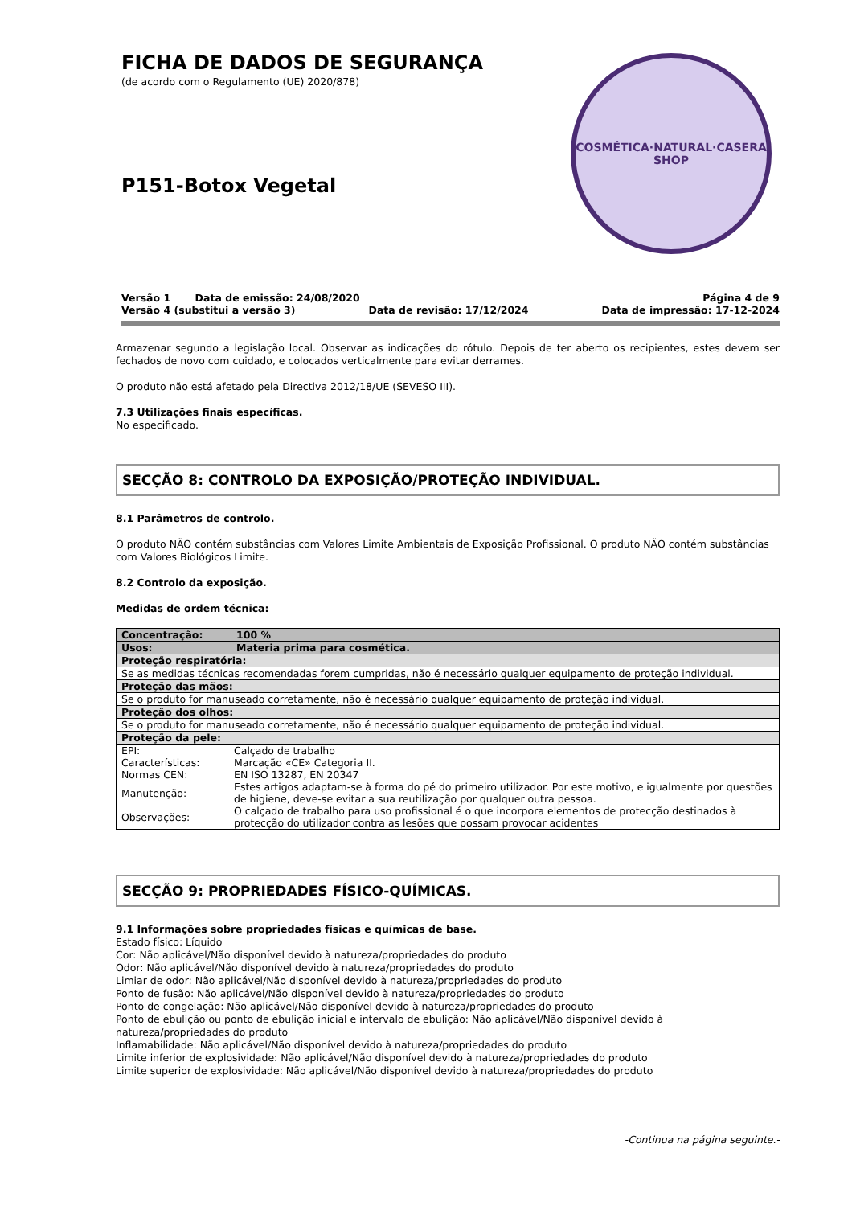FICHA DE DADOS DE SEGURANÇA
(de acordo com o Regulamento (UE) 2020/878)
P151-Botox Vegetal
COSMÉTICA·NATURAL·CASERA
SHOP
Versão 1 Data de emissão: 24/08/2020 Página 4 de 9
Versão 4 (substitui a versão 3) Data de revisão: 17/12/2024 Data de impressão: 17-12-2024
Armazenar segundo a legislação local. Observar as indicações do rótulo. Depois de ter aberto os recipientes, estes devem ser fechados de novo com cuidado, e colocados verticalmente para evitar derrames.
O produto não está afetado pela Directiva 2012/18/UE (SEVESO III).
7.3 Utilizações finais específicas.
No especificado.
SECÇÃO 8: CONTROLO DA EXPOSIÇÃO/PROTEÇÃO INDIVIDUAL.
8.1 Parâmetros de controlo.
O produto NÃO contém substâncias com Valores Limite Ambientais de Exposição Profissional. O produto NÃO contém substâncias com Valores Biológicos Limite.
8.2 Controlo da exposição.
Medidas de ordem técnica:
| Concentração: | 100 % |
| Usos: | Materia prima para cosmética. |
| Proteção respiratória: | |
| Se as medidas técnicas recomendadas forem cumpridas, não é necessário qualquer equipamento de proteção individual. | |
| Proteção das mãos: | |
| Se o produto for manuseado corretamente, não é necessário qualquer equipamento de proteção individual. | |
| Proteção dos olhos: | |
| Se o produto for manuseado corretamente, não é necessário qualquer equipamento de proteção individual. | |
| Proteção da pele: | |
| / EPI: / Calçado de trabalho / / Características: / Marcação «CE» Categoria II. / / Normas CEN: / EN ISO 13287, EN 20347 / / Manutenção: / Estes artigos adaptam-se à forma do pé do primeiro utilizador. Por este motivo, e igualmente por questões de higiene, deve-se evitar a sua reutilização por qualquer outra pessoa. / / Observações: / O calçado de trabalho para uso profissional é o que incorpora elementos de protecção destinados à protecção do utilizador contra as lesões que possam provocar acidentes / | |
SECÇÃO 9: PROPRIEDADES FÍSICO-QUÍMICAS.
9.1 Informações sobre propriedades físicas e químicas de base.
Estado físico: Líquido
Cor: Não aplicável/Não disponível devido à natureza/propriedades do produto
Odor: Não aplicável/Não disponível devido à natureza/propriedades do produto
Limiar de odor: Não aplicável/Não disponível devido à natureza/propriedades do produto
Ponto de fusão: Não aplicável/Não disponível devido à natureza/propriedades do produto
Ponto de congelação: Não aplicável/Não disponível devido à natureza/propriedades do produto
Ponto de ebulição ou ponto de ebulição inicial e intervalo de ebulição: Não aplicável/Não disponível devido à
natureza/propriedades do produto
Inflamabilidade: Não aplicável/Não disponível devido à natureza/propriedades do produto
Limite inferior de explosividade: Não aplicável/Não disponível devido à natureza/propriedades do produto
Limite superior de explosividade: Não aplicável/Não disponível devido à natureza/propriedades do produto
-Continua na página seguinte.-